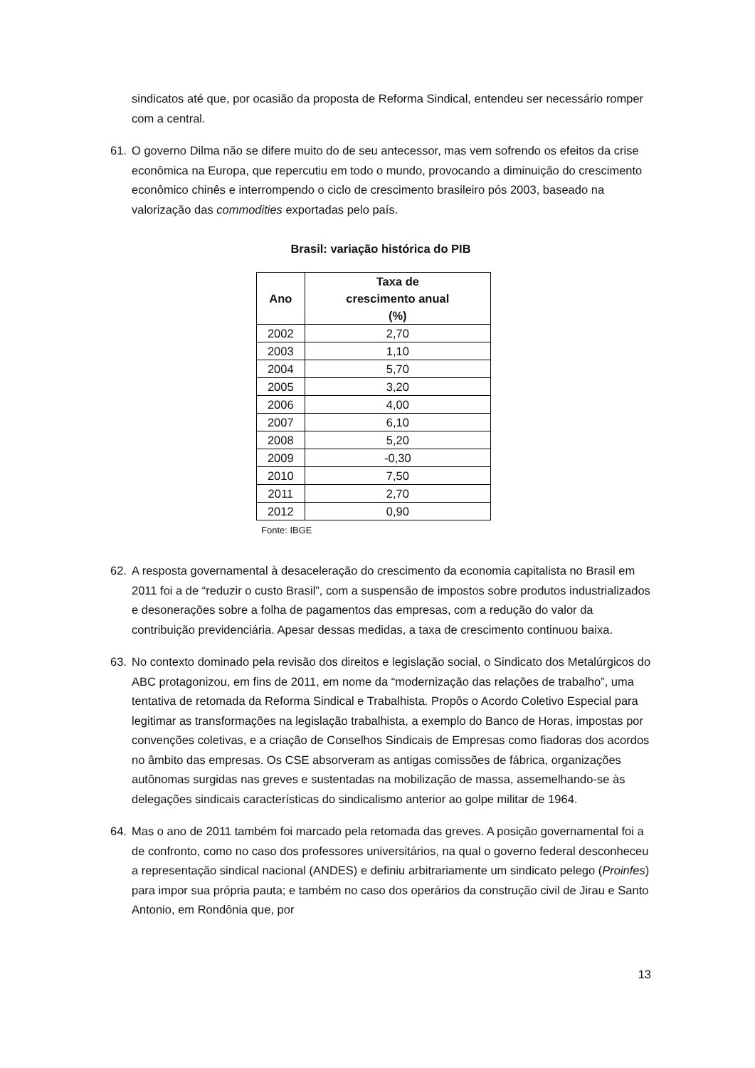sindicatos até que, por ocasião da proposta de Reforma Sindical, entendeu ser necessário romper com a central.
61. O governo Dilma não se difere muito do de seu antecessor, mas vem sofrendo os efeitos da crise econômica na Europa, que repercutiu em todo o mundo, provocando a diminuição do crescimento econômico chinês e interrompendo o ciclo de crescimento brasileiro pós 2003, baseado na valorização das commodities exportadas pelo país.
Brasil: variação histórica do PIB
| Ano | Taxa de crescimento anual (%) |
| --- | --- |
| 2002 | 2,70 |
| 2003 | 1,10 |
| 2004 | 5,70 |
| 2005 | 3,20 |
| 2006 | 4,00 |
| 2007 | 6,10 |
| 2008 | 5,20 |
| 2009 | -0,30 |
| 2010 | 7,50 |
| 2011 | 2,70 |
| 2012 | 0,90 |
Fonte: IBGE
62. A resposta governamental à desaceleração do crescimento da economia capitalista no Brasil em 2011 foi a de “reduzir o custo Brasil”, com a suspensão de impostos sobre produtos industrializados e desonerações sobre a folha de pagamentos das empresas, com a redução do valor da contribuição previdenciária. Apesar dessas medidas, a taxa de crescimento continuou baixa.
63. No contexto dominado pela revisão dos direitos e legislação social, o Sindicato dos Metalúrgicos do ABC protagonizou, em fins de 2011, em nome da “modernização das relações de trabalho”, uma tentativa de retomada da Reforma Sindical e Trabalhista. Propôs o Acordo Coletivo Especial para legitimar as transformações na legislação trabalhista, a exemplo do Banco de Horas, impostas por convenções coletivas, e a criação de Conselhos Sindicais de Empresas como fiadoras dos acordos no âmbito das empresas. Os CSE absorveram as antigas comissões de fábrica, organizações autônomas surgidas nas greves e sustentadas na mobilização de massa, assemelhando-se às delegações sindicais características do sindicalismo anterior ao golpe militar de 1964.
64. Mas o ano de 2011 também foi marcado pela retomada das greves. A posição governamental foi a de confronto, como no caso dos professores universitários, na qual o governo federal desconheceu a representação sindical nacional (ANDES) e definiu arbitrariamente um sindicato pelego (Proinfes) para impor sua própria pauta; e também no caso dos operários da construção civil de Jirau e Santo Antonio, em Rondônia que, por
13